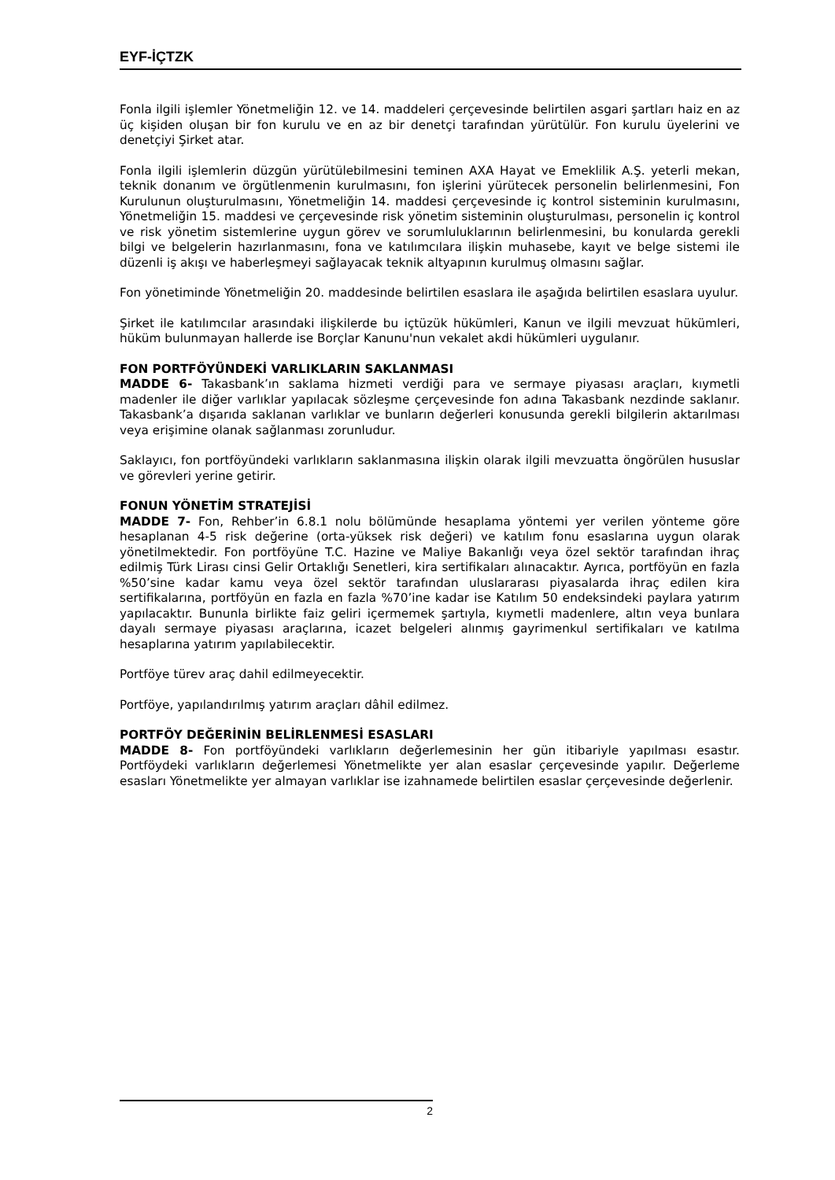EYF-İÇTZK
Fonla ilgili işlemler Yönetmeliğin 12. ve 14. maddeleri çerçevesinde belirtilen asgari şartları haiz en az üç kişiden oluşan bir fon kurulu ve en az bir denetçi tarafından yürütülür. Fon kurulu üyelerini ve denetçiyi Şirket atar.
Fonla ilgili işlemlerin düzgün yürütülebilmesini teminen AXA Hayat ve Emeklilik A.Ş. yeterli mekan, teknik donanım ve örgütlenmenin kurulmasını, fon işlerini yürütecek personelin belirlenmesini, Fon Kurulunun oluşturulmasını, Yönetmeliğin 14. maddesi çerçevesinde iç kontrol sisteminin kurulmasını, Yönetmeliğin 15. maddesi ve çerçevesinde risk yönetim sisteminin oluşturulması, personelin iç kontrol ve risk yönetim sistemlerine uygun görev ve sorumluluklarının belirlenmesini, bu konularda gerekli bilgi ve belgelerin hazırlanmasını, fona ve katılımcılara ilişkin muhasebe, kayıt ve belge sistemi ile düzenli iş akışı ve haberleşmeyi sağlayacak teknik altyapının kurulmuş olmasını sağlar.
Fon yönetiminde Yönetmeliğin 20. maddesinde belirtilen esaslara ile aşağıda belirtilen esaslara uyulur.
Şirket ile katılımcılar arasındaki ilişkilerde bu içtüzük hükümleri, Kanun ve ilgili mevzuat hükümleri, hüküm bulunmayan hallerde ise Borçlar Kanunu'nun vekalet akdi hükümleri uygulanır.
FON PORTFÖYÜNDEKİ VARLIKLARIN SAKLANMASI
MADDE 6- Takasbank’ın saklama hizmeti verdiği para ve sermaye piyasası araçları, kıymetli madenler ile diğer varlıklar yapılacak sözleşme çerçevesinde fon adına Takasbank nezdinde saklanır. Takasbank’a dışarıda saklanan varlıklar ve bunların değerleri konusunda gerekli bilgilerin aktarılması veya erişimine olanak sağlanması zorunludur.
Saklayıcı, fon portföyündeki varlıkların saklanmasına ilişkin olarak ilgili mevzuatta öngörülen hususlar ve görevleri yerine getirir.
FONUN YÖNETİM STRATEJİSİ
MADDE 7- Fon, Rehber’in 6.8.1 nolu bölümünde hesaplama yöntemi yer verilen yönteme göre hesaplanan 4-5 risk değerine (orta-yüksek risk değeri) ve katılım fonu esaslarına uygun olarak yönetilmektedir. Fon portföyüne T.C. Hazine ve Maliye Bakanlığı veya özel sektör tarafından ihraç edilmiş Türk Lirası cinsi Gelir Ortaklığı Senetleri, kira sertifikaları alınacaktır. Ayrıca, portföyün en fazla %50’sine kadar kamu veya özel sektör tarafından uluslararası piyasalarda ihraç edilen kira sertifikalarına, portföyün en fazla en fazla %70’ine kadar ise Katılım 50 endeksindeki paylara yatırım yapılacaktır. Bununla birlikte faiz geliri içermemek şartıyla, kıymetli madenlere, altın veya bunlara dayalı sermaye piyasası araçlarına, icazet belgeleri alınmış gayrimenkul sertifikaları ve katılma hesaplarına yatırım yapılabilecektir.
Portföye türev araç dahil edilmeyecektir.
Portföye, yapılandırılmış yatırım araçları dâhil edilmez.
PORTFÖY DEĞERİNİN BELİRLENMESİ ESASLARI
MADDE 8- Fon portföyündeki varlıkların değerlemesinin her gün itibariyle yapılması esastır. Portföydeki varlıkların değerlemesi Yönetmelikte yer alan esaslar çerçevesinde yapılır. Değerleme esasları Yönetmelikte yer almayan varlıklar ise izahnamede belirtilen esaslar çerçevesinde değerlenir.
2